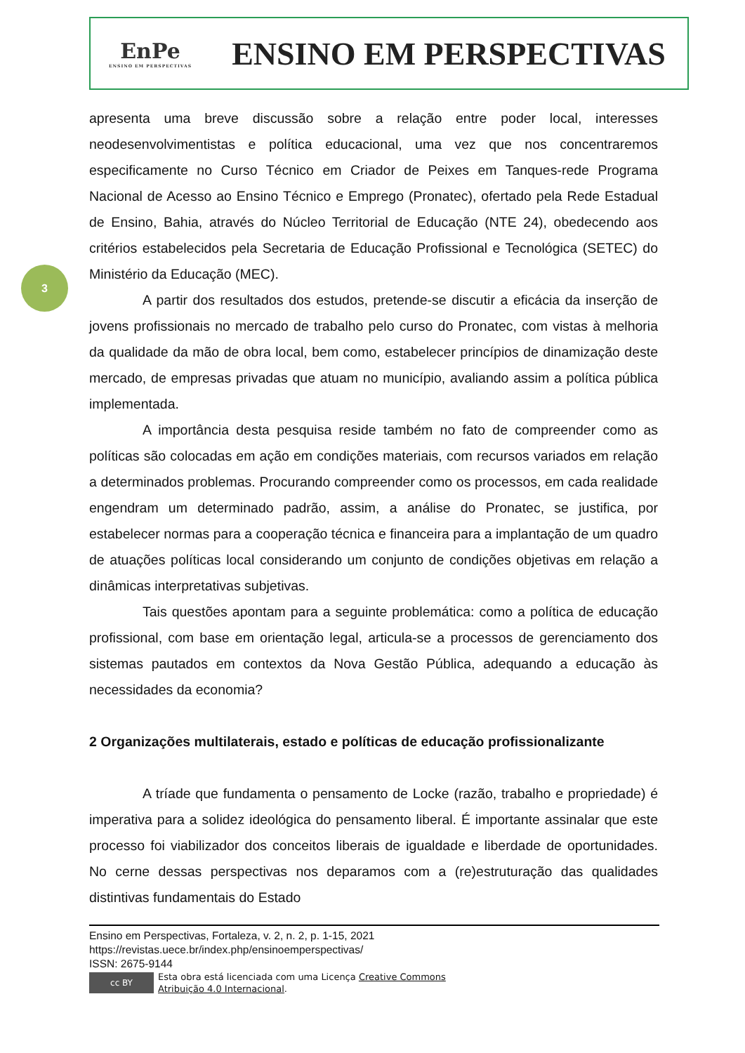EnPe
ENSINO EM PERSPECTIVAS
ENSINO EM PERSPECTIVAS
3
apresenta uma breve discussão sobre a relação entre poder local, interesses neodesenvolvimentistas e política educacional, uma vez que nos concentraremos especificamente no Curso Técnico em Criador de Peixes em Tanques-rede Programa Nacional de Acesso ao Ensino Técnico e Emprego (Pronatec), ofertado pela Rede Estadual de Ensino, Bahia, através do Núcleo Territorial de Educação (NTE 24), obedecendo aos critérios estabelecidos pela Secretaria de Educação Profissional e Tecnológica (SETEC) do Ministério da Educação (MEC).
A partir dos resultados dos estudos, pretende-se discutir a eficácia da inserção de jovens profissionais no mercado de trabalho pelo curso do Pronatec, com vistas à melhoria da qualidade da mão de obra local, bem como, estabelecer princípios de dinamização deste mercado, de empresas privadas que atuam no município, avaliando assim a política pública implementada.
A importância desta pesquisa reside também no fato de compreender como as políticas são colocadas em ação em condições materiais, com recursos variados em relação a determinados problemas. Procurando compreender como os processos, em cada realidade engendram um determinado padrão, assim, a análise do Pronatec, se justifica, por estabelecer normas para a cooperação técnica e financeira para a implantação de um quadro de atuações políticas local considerando um conjunto de condições objetivas em relação a dinâmicas interpretativas subjetivas.
Tais questões apontam para a seguinte problemática: como a política de educação profissional, com base em orientação legal, articula-se a processos de gerenciamento dos sistemas pautados em contextos da Nova Gestão Pública, adequando a educação às necessidades da economia?
2 Organizações multilaterais, estado e políticas de educação profissionalizante
A tríade que fundamenta o pensamento de Locke (razão, trabalho e propriedade) é imperativa para a solidez ideológica do pensamento liberal. É importante assinalar que este processo foi viabilizador dos conceitos liberais de igualdade e liberdade de oportunidades. No cerne dessas perspectivas nos deparamos com a (re)estruturação das qualidades distintivas fundamentais do Estado
Ensino em Perspectivas, Fortaleza, v. 2, n. 2, p. 1-15, 2021
https://revistas.uece.br/index.php/ensinoemperspectivas/
ISSN: 2675-9144
cc BY
Esta obra está licenciada com uma Licença Creative Commons
Atribuição 4.0 Internacional.